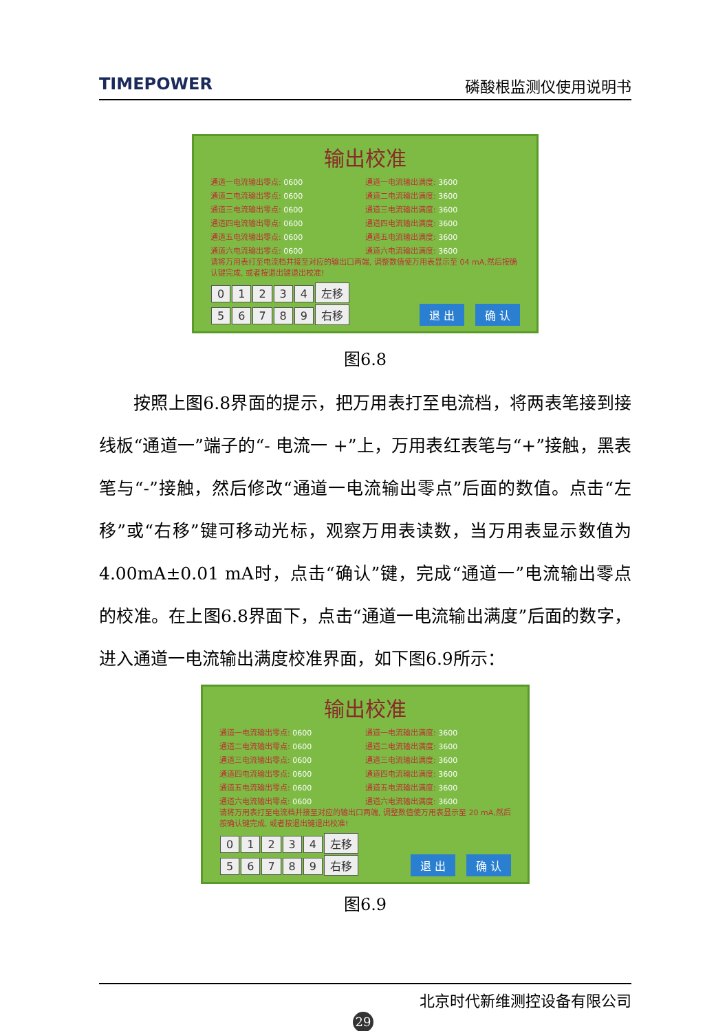TIMEPOWER 磷酸根监测仪使用说明书
输出校准
通道一电流输出零点: 0600 通道一电流输出满度: 3600 通道二电流输出零点: 0600 通道二电流输出满度: 3600 通道三电流输出零点: 0600 通道三电流输出满度: 3600 通道四电流输出零点: 0600 通道四电流输出满度: 3600 通道五电流输出零点: 0600 通道五电流输出满度: 3600 通道六电流输出零点: 0600 通道六电流输出满度: 3600
请将万用表打至电流档并接至对应的输出口两端, 调整数值使万用表显示至 04 mA,然后按确认键完成, 或者按退出键退出校准!
01234 左移
56789 右移
退 出 确 认
图6.8
按照上图6.8界面的提示，把万用表打至电流档，将两表笔接到接线板“通道一”端子的“- 电流一 +”上，万用表红表笔与“+”接触，黑表笔与“-”接触，然后修改“通道一电流输出零点”后面的数值。点击“左移”或“右移”键可移动光标，观察万用表读数，当万用表显示数值为4.00mA±0.01 mA时，点击“确认”键，完成“通道一”电流输出零点的校准。在上图6.8界面下，点击“通道一电流输出满度”后面的数字，进入通道一电流输出满度校准界面，如下图6.9所示：
输出校准
通道一电流输出零点: 0600 通道一电流输出满度: 3600 通道二电流输出零点: 0600 通道二电流输出满度: 3600 通道三电流输出零点: 0600 通道三电流输出满度: 3600 通道四电流输出零点: 0600 通道四电流输出满度: 3600 通道五电流输出零点: 0600 通道五电流输出满度: 3600 通道六电流输出零点: 0600 通道六电流输出满度: 3600
请将万用表打至电流档并接至对应的输出口两端, 调整数值使万用表显示至 20 mA,然后按确认键完成, 或者按退出键退出校准!
01234 左移
56789 右移
退 出 确 认
图6.9
北京时代新维测控设备有限公司
29